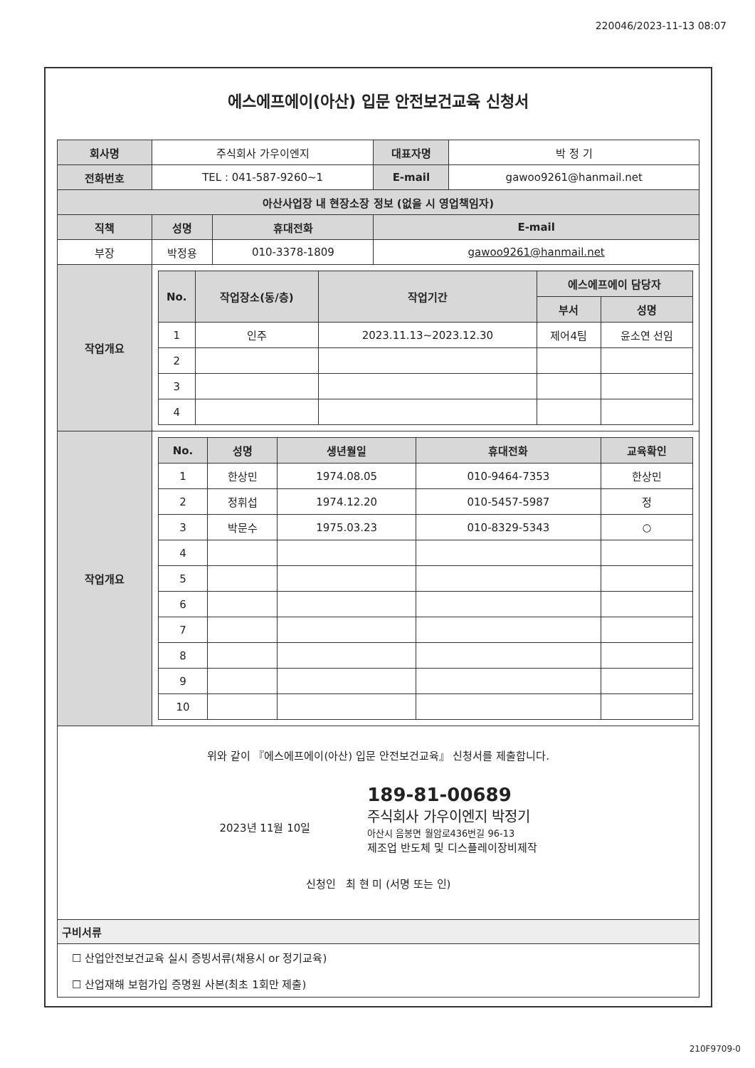220046/2023-11-13 08:07
에스에프에이(아산) 입문 안전보건교육 신청서
| 회사명 | 주식회사 가우이엔지 | | 대표자명 | 박 정 기 |
| 전화번호 | TEL : 041-587-9260~1 | | E-mail | gawoo9261@hanmail.net |
| 아산사업장 내 현장소장 정보 (없을 시 영업책임자) | | | | |
| 직책 | 성명 | 휴대전화 | E-mail | |
| 부장 | 박정용 | 010-3378-1809 | gawoo9261@hanmail.net | |
| 작업개요 | / No. / 작업장소(동/층) / 작업기간 / 에스에프에이 담당자 / / / --- / --- / --- / --- / --- / / / / / 부서 / 성명 / / 1 / 인주 / 2023.11.13~2023.12.30 / 제어4팀 / 윤소연 선임 / / 2 / / / / / / 3 / / / / / / 4 / / / / / | | | |
| 작업개요 | / No. / 성명 / 생년월일 / 휴대전화 / 교육확인 / / --- / --- / --- / --- / --- / / 1 / 한상민 / 1974.08.05 / 010-9464-7353 / 한상민 / / 2 / 정휘섭 / 1974.12.20 / 010-5457-5987 / 정 / / 3 / 박문수 / 1975.03.23 / 010-8329-5343 / ○ / / 4 / / / / / / 5 / / / / / / 6 / / / / / / 7 / / / / / / 8 / / / / / / 9 / / / / / / 10 / / / / / | | | |
위와 같이 『에스에프에이(아산) 입문 안전보건교육』 신청서를 제출합니다.
2023년 11월 10일
189-81-00689
주식회사 가우이엔지 박정기
아산시 음봉면 월암로436번길 96-13
제조업 반도체 및 디스플레이장비제작
신청인 최 현 미 (서명 또는 인)
구비서류
☐ 산업안전보건교육 실시 증빙서류(채용시 or 정기교육)
☐ 산업재해 보험가입 증명원 사본(최초 1회만 제출)
210F9709-0